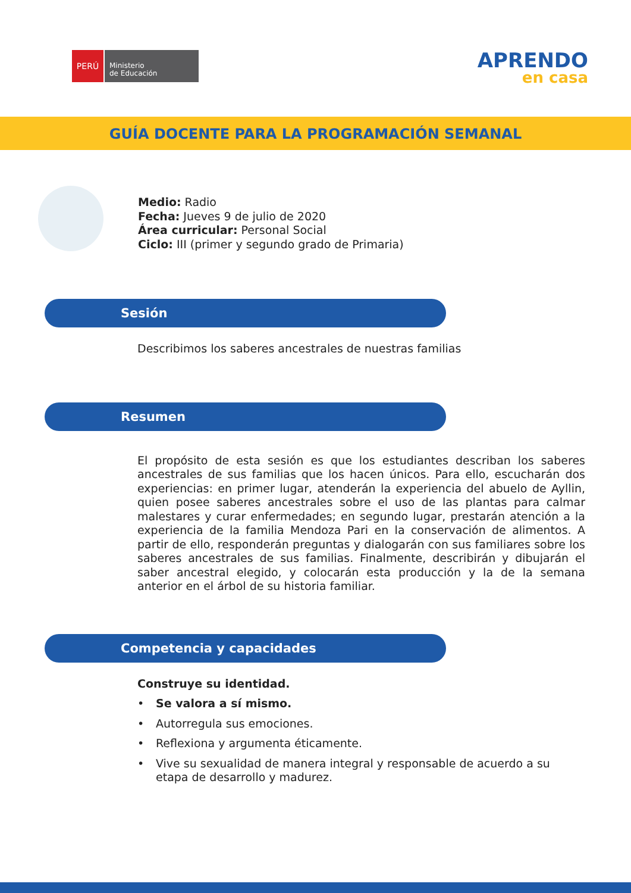PERÚ
Ministerio
de Educación
APRENDO
en casa
GUÍA DOCENTE PARA LA PROGRAMACIÓN SEMANAL
Medio: Radio
Fecha: Jueves 9 de julio de 2020
Área curricular: Personal Social
Ciclo: III (primer y segundo grado de Primaria)
Sesión
Describimos los saberes ancestrales de nuestras familias
Resumen
El propósito de esta sesión es que los estudiantes describan los saberes ancestrales de sus familias que los hacen únicos. Para ello, escucharán dos experiencias: en primer lugar, atenderán la experiencia del abuelo de Ayllin, quien posee saberes ancestrales sobre el uso de las plantas para calmar malestares y curar enfermedades; en segundo lugar, prestarán atención a la experiencia de la familia Mendoza Pari en la conservación de alimentos. A partir de ello, responderán preguntas y dialogarán con sus familiares sobre los saberes ancestrales de sus familias. Finalmente, describirán y dibujarán el saber ancestral elegido, y colocarán esta producción y la de la semana anterior en el árbol de su historia familiar.
Competencia y capacidades
Construye su identidad.
• Se valora a sí mismo.
• Autorregula sus emociones.
• Reflexiona y argumenta éticamente.
• Vive su sexualidad de manera integral y responsable de acuerdo a su etapa de desarrollo y madurez.